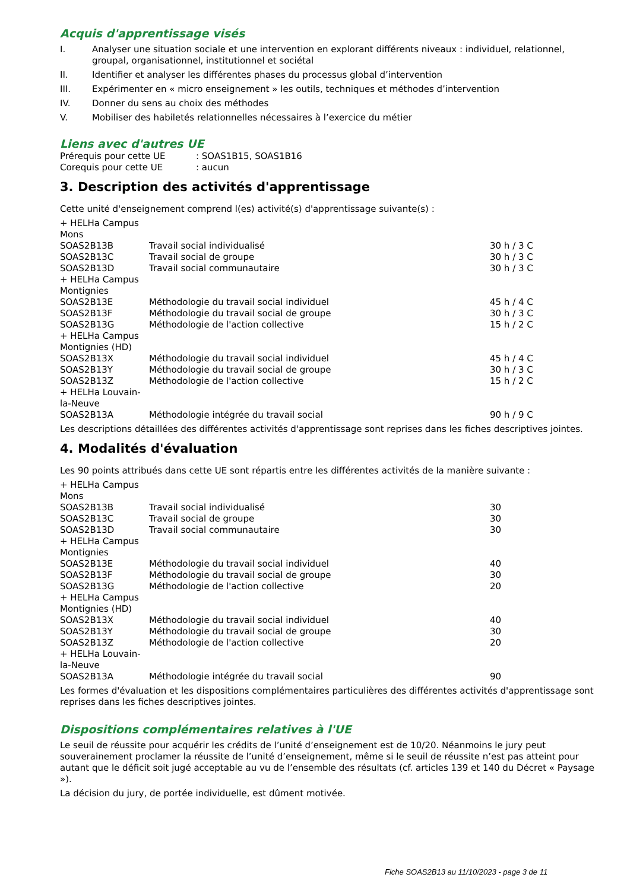Acquis d'apprentissage visés
I. Analyser une situation sociale et une intervention en explorant différents niveaux : individuel, relationnel, groupal, organisationnel, institutionnel et sociétal
II. Identifier et analyser les différentes phases du processus global d’intervention
III. Expérimenter en « micro enseignement » les outils, techniques et méthodes d’intervention
IV. Donner du sens au choix des méthodes
V. Mobiliser des habiletés relationnelles nécessaires à l’exercice du métier
Liens avec d'autres UE
| Prérequis pour cette UE | : SOAS1B15, SOAS1B16 |
| Corequis pour cette UE | : aucun |
3. Description des activités d'apprentissage
Cette unité d'enseignement comprend l(es) activité(s) d'apprentissage suivante(s) :
| + HELHa Campus Mons | | |
| SOAS2B13B | Travail social individualisé | 30 h / 3 C |
| SOAS2B13C | Travail social de groupe | 30 h / 3 C |
| SOAS2B13D | Travail social communautaire | 30 h / 3 C |
| + HELHa Campus Montignies | | |
| SOAS2B13E | Méthodologie du travail social individuel | 45 h / 4 C |
| SOAS2B13F | Méthodologie du travail social de groupe | 30 h / 3 C |
| SOAS2B13G | Méthodologie de l'action collective | 15 h / 2 C |
| + HELHa Campus Montignies (HD) | | |
| SOAS2B13X | Méthodologie du travail social individuel | 45 h / 4 C |
| SOAS2B13Y | Méthodologie du travail social de groupe | 30 h / 3 C |
| SOAS2B13Z | Méthodologie de l'action collective | 15 h / 2 C |
| + HELHa Louvain-la-Neuve | | |
| SOAS2B13A | Méthodologie intégrée du travail social | 90 h / 9 C |
Les descriptions détaillées des différentes activités d'apprentissage sont reprises dans les fiches descriptives jointes.
4. Modalités d'évaluation
Les 90 points attribués dans cette UE sont répartis entre les différentes activités de la manière suivante :
| + HELHa Campus Mons | | |
| SOAS2B13B | Travail social individualisé | 30 |
| SOAS2B13C | Travail social de groupe | 30 |
| SOAS2B13D | Travail social communautaire | 30 |
| + HELHa Campus Montignies | | |
| SOAS2B13E | Méthodologie du travail social individuel | 40 |
| SOAS2B13F | Méthodologie du travail social de groupe | 30 |
| SOAS2B13G | Méthodologie de l'action collective | 20 |
| + HELHa Campus Montignies (HD) | | |
| SOAS2B13X | Méthodologie du travail social individuel | 40 |
| SOAS2B13Y | Méthodologie du travail social de groupe | 30 |
| SOAS2B13Z | Méthodologie de l'action collective | 20 |
| + HELHa Louvain-la-Neuve | | |
| SOAS2B13A | Méthodologie intégrée du travail social | 90 |
Les formes d'évaluation et les dispositions complémentaires particulières des différentes activités d'apprentissage sont reprises dans les fiches descriptives jointes.
Dispositions complémentaires relatives à l'UE
Le seuil de réussite pour acquérir les crédits de l’unité d’enseignement est de 10/20. Néanmoins le jury peut souverainement proclamer la réussite de l’unité d’enseignement, même si le seuil de réussite n’est pas atteint pour autant que le déficit soit jugé acceptable au vu de l’ensemble des résultats (cf. articles 139 et 140 du Décret « Paysage »).
La décision du jury, de portée individuelle, est dûment motivée.
Fiche SOAS2B13 au 11/10/2023 - page 3 de 11